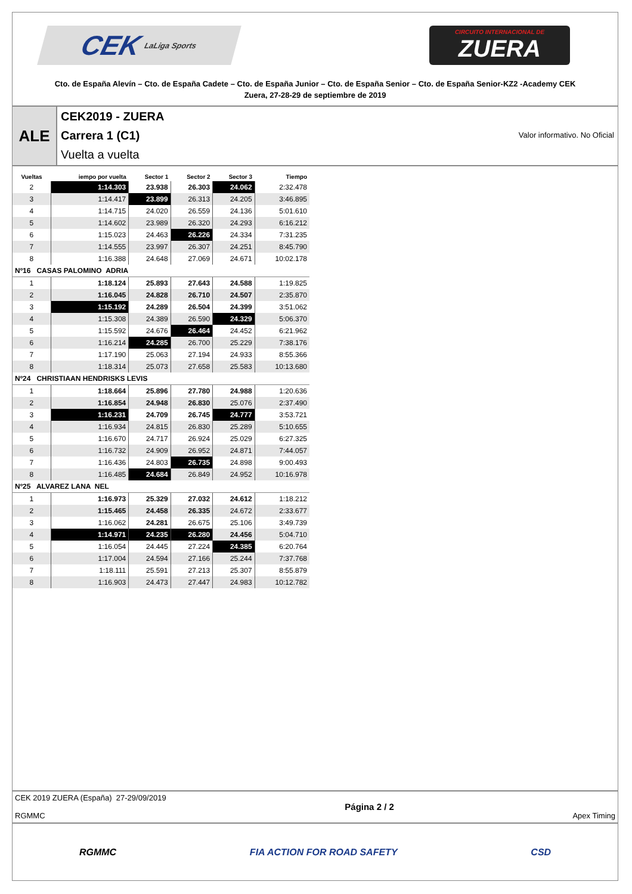CEK LaLiga Sports
CIRCUITO INTERNACIONAL DE
ZUERA
Cto. de España Alevín – Cto. de España Cadete – Cto. de España Junior – Cto. de España Senior – Cto. de España Senior-KZ2 -Academy CEK
Zuera, 27-28-29 de septiembre de 2019
ALE
CEK2019 - ZUERA
Carrera 1 (C1) Valor informativo. No Oficial
Vuelta a vuelta
| Vueltas | iempo por vuelta | Sector 1 | Sector 2 | Sector 3 | Tiempo |
| --- | --- | --- | --- | --- | --- |
| 2 | 1:14.303 | 23.938 | 26.303 | 24.062 | 2:32.478 |
| 3 | 1:14.417 | 23.899 | 26.313 | 24.205 | 3:46.895 |
| 4 | 1:14.715 | 24.020 | 26.559 | 24.136 | 5:01.610 |
| 5 | 1:14.602 | 23.989 | 26.320 | 24.293 | 6:16.212 |
| 6 | 1:15.023 | 24.463 | 26.226 | 24.334 | 7:31.235 |
| 7 | 1:14.555 | 23.997 | 26.307 | 24.251 | 8:45.790 |
| 8 | 1:16.388 | 24.648 | 27.069 | 24.671 | 10:02.178 |
| Nº16 CASAS PALOMINO ADRIA | | | | | |
| 1 | 1:18.124 | 25.893 | 27.643 | 24.588 | 1:19.825 |
| 2 | 1:16.045 | 24.828 | 26.710 | 24.507 | 2:35.870 |
| 3 | 1:15.192 | 24.289 | 26.504 | 24.399 | 3:51.062 |
| 4 | 1:15.308 | 24.389 | 26.590 | 24.329 | 5:06.370 |
| 5 | 1:15.592 | 24.676 | 26.464 | 24.452 | 6:21.962 |
| 6 | 1:16.214 | 24.285 | 26.700 | 25.229 | 7:38.176 |
| 7 | 1:17.190 | 25.063 | 27.194 | 24.933 | 8:55.366 |
| 8 | 1:18.314 | 25.073 | 27.658 | 25.583 | 10:13.680 |
| Nº24 CHRISTIAAN HENDRISKS LEVIS | | | | | |
| 1 | 1:18.664 | 25.896 | 27.780 | 24.988 | 1:20.636 |
| 2 | 1:16.854 | 24.948 | 26.830 | 25.076 | 2:37.490 |
| 3 | 1:16.231 | 24.709 | 26.745 | 24.777 | 3:53.721 |
| 4 | 1:16.934 | 24.815 | 26.830 | 25.289 | 5:10.655 |
| 5 | 1:16.670 | 24.717 | 26.924 | 25.029 | 6:27.325 |
| 6 | 1:16.732 | 24.909 | 26.952 | 24.871 | 7:44.057 |
| 7 | 1:16.436 | 24.803 | 26.735 | 24.898 | 9:00.493 |
| 8 | 1:16.485 | 24.684 | 26.849 | 24.952 | 10:16.978 |
| Nº25 ALVAREZ LANA NEL | | | | | |
| 1 | 1:16.973 | 25.329 | 27.032 | 24.612 | 1:18.212 |
| 2 | 1:15.465 | 24.458 | 26.335 | 24.672 | 2:33.677 |
| 3 | 1:16.062 | 24.281 | 26.675 | 25.106 | 3:49.739 |
| 4 | 1:14.971 | 24.235 | 26.280 | 24.456 | 5:04.710 |
| 5 | 1:16.054 | 24.445 | 27.224 | 24.385 | 6:20.764 |
| 6 | 1:17.004 | 24.594 | 27.166 | 25.244 | 7:37.768 |
| 7 | 1:18.111 | 25.591 | 27.213 | 25.307 | 8:55.879 |
| 8 | 1:16.903 | 24.473 | 27.447 | 24.983 | 10:12.782 |
CEK 2019 ZUERA (España) 27-29/09/2019
RGMMC
Página 2 / 2
Apex Timing
RGMMC FIA ACTION FOR ROAD SAFETY CSD